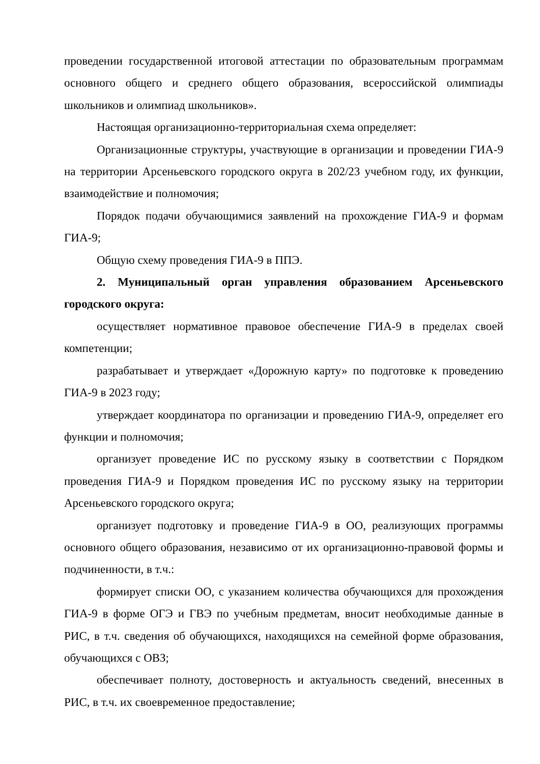проведении государственной итоговой аттестации по образовательным программам основного общего и среднего общего образования, всероссийской олимпиады школьников и олимпиад школьников».
Настоящая организационно-территориальная схема определяет:
Организационные структуры, участвующие в организации и проведении ГИА-9 на территории Арсеньевского городского округа в 202/23 учебном году, их функции, взаимодействие и полномочия;
Порядок подачи обучающимися заявлений на прохождение ГИА-9 и формам ГИА-9;
Общую схему проведения ГИА-9 в ППЭ.
2. Муниципальный орган управления образованием Арсеньевского городского округа:
осуществляет нормативное правовое обеспечение ГИА-9 в пределах своей компетенции;
разрабатывает и утверждает «Дорожную карту» по подготовке к проведению ГИА-9 в 2023 году;
утверждает координатора по организации и проведению ГИА-9, определяет его функции и полномочия;
организует проведение ИС по русскому языку в соответствии с Порядком проведения ГИА-9 и Порядком проведения ИС по русскому языку на территории Арсеньевского городского округа;
организует подготовку и проведение ГИА-9 в ОО, реализующих программы основного общего образования, независимо от их организационно-правовой формы и подчиненности, в т.ч.:
формирует списки ОО, с указанием количества обучающихся для прохождения ГИА-9 в форме ОГЭ и ГВЭ по учебным предметам, вносит необходимые данные в РИС, в т.ч. сведения об обучающихся, находящихся на семейной форме образования, обучающихся с ОВЗ;
обеспечивает полноту, достоверность и актуальность сведений, внесенных в РИС, в т.ч. их своевременное предоставление;